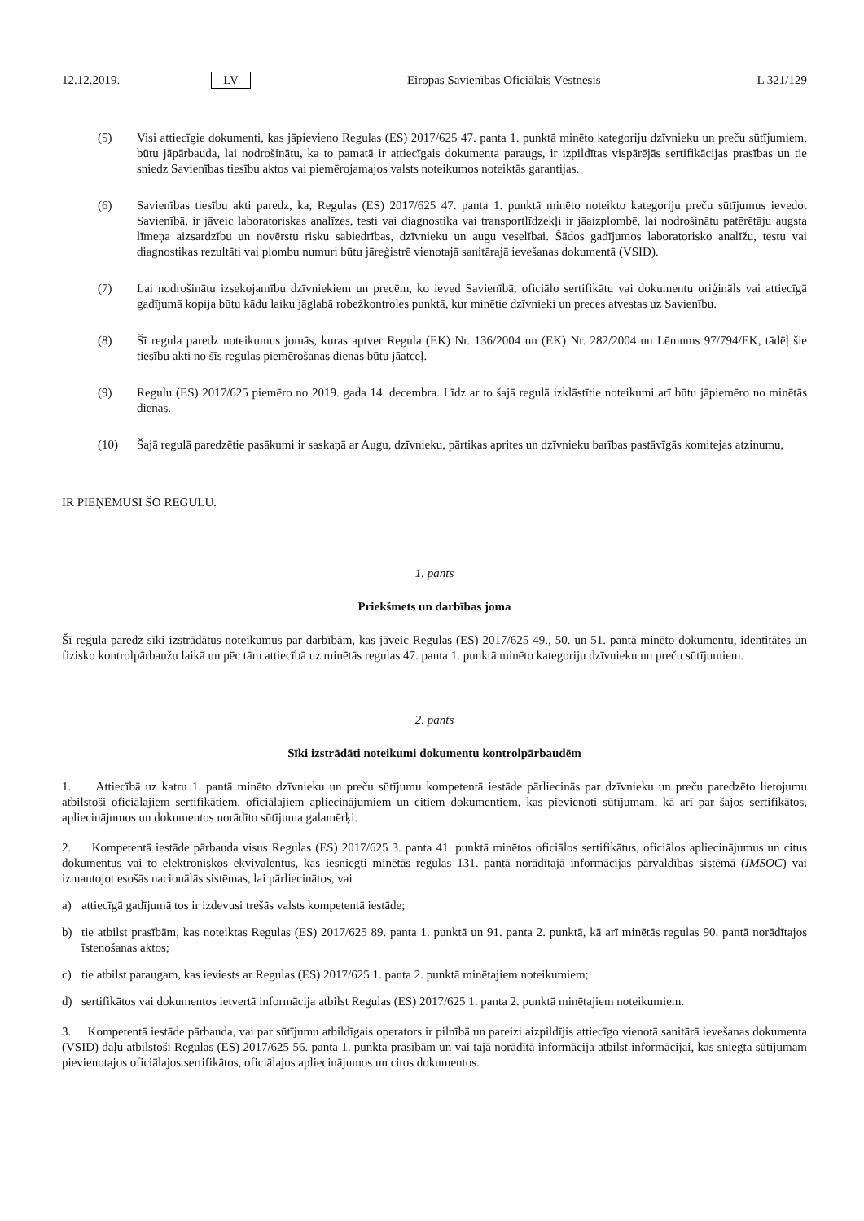12.12.2019. LV Eiropas Savienības Oficiālais Vēstnesis L 321/129
(5) Visi attiecīgie dokumenti, kas jāpievieno Regulas (ES) 2017/625 47. panta 1. punktā minēto kategoriju dzīvnieku un preču sūtījumiem, būtu jāpārbauda, lai nodrošinātu, ka to pamatā ir attiecīgais dokumenta paraugs, ir izpildītas vispārējās sertifikācijas prasības un tie sniedz Savienības tiesību aktos vai piemērojamajos valsts noteikumos noteiktās garantijas.
(6) Savienības tiesību akti paredz, ka, Regulas (ES) 2017/625 47. panta 1. punktā minēto noteikto kategoriju preču sūtījumus ievedot Savienībā, ir jāveic laboratoriskas analīzes, testi vai diagnostika vai transportlīdzekļi ir jāaizplombē, lai nodrošinātu patērētāju augsta līmeņa aizsardzību un novērstu risku sabiedrības, dzīvnieku un augu veselībai. Šādos gadījumos laboratorisko analīžu, testu vai diagnostikas rezultāti vai plombu numuri būtu jāreģistrē vienotajā sanitārajā ievešanas dokumentā (VSID).
(7) Lai nodrošinātu izsekojamību dzīvniekiem un precēm, ko ieved Savienībā, oficiālo sertifikātu vai dokumentu oriģināls vai attiecīgā gadījumā kopija būtu kādu laiku jāglabā robežkontroles punktā, kur minētie dzīvnieki un preces atvestas uz Savienību.
(8) Šī regula paredz noteikumus jomās, kuras aptver Regula (EK) Nr. 136/2004 un (EK) Nr. 282/2004 un Lēmums 97/794/EK, tādēļ šie tiesību akti no šīs regulas piemērošanas dienas būtu jāatceļ.
(9) Regulu (ES) 2017/625 piemēro no 2019. gada 14. decembra. Līdz ar to šajā regulā izklāstītie noteikumi arī būtu jāpiemēro no minētās dienas.
(10) Šajā regulā paredzētie pasākumi ir saskaņā ar Augu, dzīvnieku, pārtikas aprites un dzīvnieku barības pastāvīgās komitejas atzinumu,
IR PIEŅĒMUSI ŠO REGULU.
1. pants
Priekšmets un darbības joma
Šī regula paredz sīki izstrādātus noteikumus par darbībām, kas jāveic Regulas (ES) 2017/625 49., 50. un 51. pantā minēto dokumentu, identitātes un fizisko kontrolpārbaužu laikā un pēc tām attiecībā uz minētās regulas 47. panta 1. punktā minēto kategoriju dzīvnieku un preču sūtījumiem.
2. pants
Sīki izstrādāti noteikumi dokumentu kontrolpārbaudēm
1. Attiecībā uz katru 1. pantā minēto dzīvnieku un preču sūtījumu kompetentā iestāde pārliecinās par dzīvnieku un preču paredzēto lietojumu atbilstoši oficiālajiem sertifikātiem, oficiālajiem apliecinājumiem un citiem dokumentiem, kas pievienoti sūtījumam, kā arī par šajos sertifikātos, apliecinājumos un dokumentos norādīto sūtījuma galamērķi.
2. Kompetentā iestāde pārbauda visus Regulas (ES) 2017/625 3. panta 41. punktā minētos oficiālos sertifikātus, oficiālos apliecinājumus un citus dokumentus vai to elektroniskos ekvivalentus, kas iesniegti minētās regulas 131. pantā norādītajā informācijas pārvaldības sistēmā (IMSOC) vai izmantojot esošās nacionālās sistēmas, lai pārliecinātos, vai
a) attiecīgā gadījumā tos ir izdevusi trešās valsts kompetentā iestāde;
b) tie atbilst prasībām, kas noteiktas Regulas (ES) 2017/625 89. panta 1. punktā un 91. panta 2. punktā, kā arī minētās regulas 90. pantā norādītajos īstenošanas aktos;
c) tie atbilst paraugam, kas ieviests ar Regulas (ES) 2017/625 1. panta 2. punktā minētajiem noteikumiem;
d) sertifikātos vai dokumentos ietvertā informācija atbilst Regulas (ES) 2017/625 1. panta 2. punktā minētajiem noteikumiem.
3. Kompetentā iestāde pārbauda, vai par sūtījumu atbildīgais operators ir pilnībā un pareizi aizpildījis attiecīgo vienotā sanitārā ievešanas dokumenta (VSID) daļu atbilstoši Regulas (ES) 2017/625 56. panta 1. punkta prasībām un vai tajā norādītā informācija atbilst informācijai, kas sniegta sūtījumam pievienotajos oficiālajos sertifikātos, oficiālajos apliecinājumos un citos dokumentos.